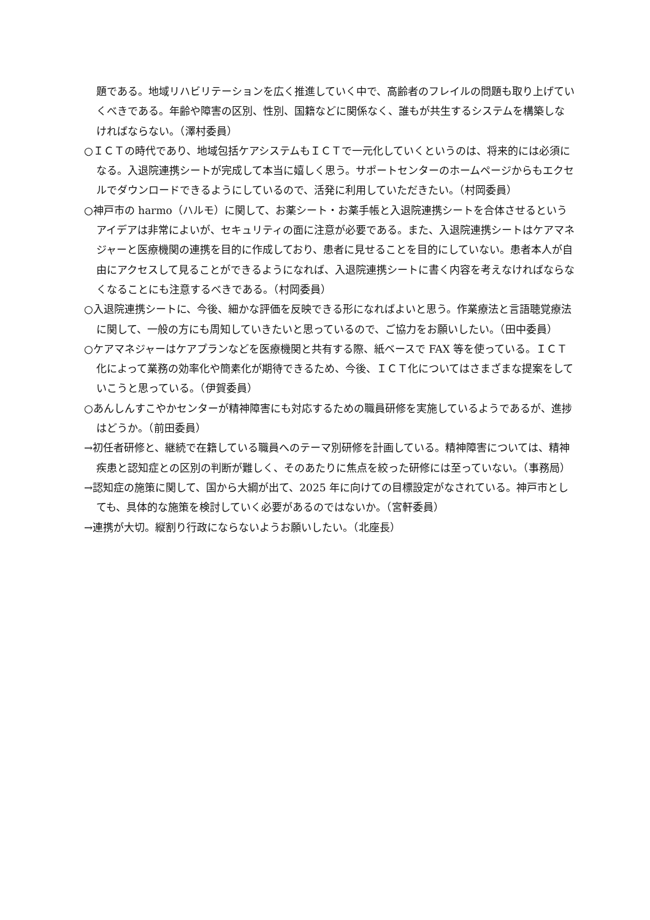題である。地域リハビリテーションを広く推進していく中で、高齢者のフレイルの問題も取り上げていくべきである。年齢や障害の区別、性別、国籍などに関係なく、誰もが共生するシステムを構築しなければならない。（澤村委員）
○ＩＣＴの時代であり、地域包括ケアシステムもＩＣＴで一元化していくというのは、将来的には必須になる。入退院連携シートが完成して本当に嬉しく思う。サポートセンターのホームページからもエクセルでダウンロードできるようにしているので、活発に利用していただきたい。（村岡委員）
○神戸市の harmo（ハルモ）に関して、お薬シート・お薬手帳と入退院連携シートを合体させるというアイデアは非常によいが、セキュリティの面に注意が必要である。また、入退院連携シートはケアマネジャーと医療機関の連携を目的に作成しており、患者に見せることを目的にしていない。患者本人が自由にアクセスして見ることができるようになれば、入退院連携シートに書く内容を考えなければならなくなることにも注意するべきである。（村岡委員）
○入退院連携シートに、今後、細かな評価を反映できる形になればよいと思う。作業療法と言語聴覚療法に関して、一般の方にも周知していきたいと思っているので、ご協力をお願いしたい。（田中委員）
○ケアマネジャーはケアプランなどを医療機関と共有する際、紙ベースで FAX 等を使っている。ＩＣＴ化によって業務の効率化や簡素化が期待できるため、今後、ＩＣＴ化についてはさまざまな提案をしていこうと思っている。（伊賀委員）
○あんしんすこやかセンターが精神障害にも対応するための職員研修を実施しているようであるが、進捗はどうか。（前田委員）
→初任者研修と、継続で在籍している職員へのテーマ別研修を計画している。精神障害については、精神疾患と認知症との区別の判断が難しく、そのあたりに焦点を絞った研修には至っていない。（事務局）
→認知症の施策に関して、国から大綱が出て、2025 年に向けての目標設定がなされている。神戸市としても、具体的な施策を検討していく必要があるのではないか。（宮軒委員）
→連携が大切。縦割り行政にならないようお願いしたい。（北座長）